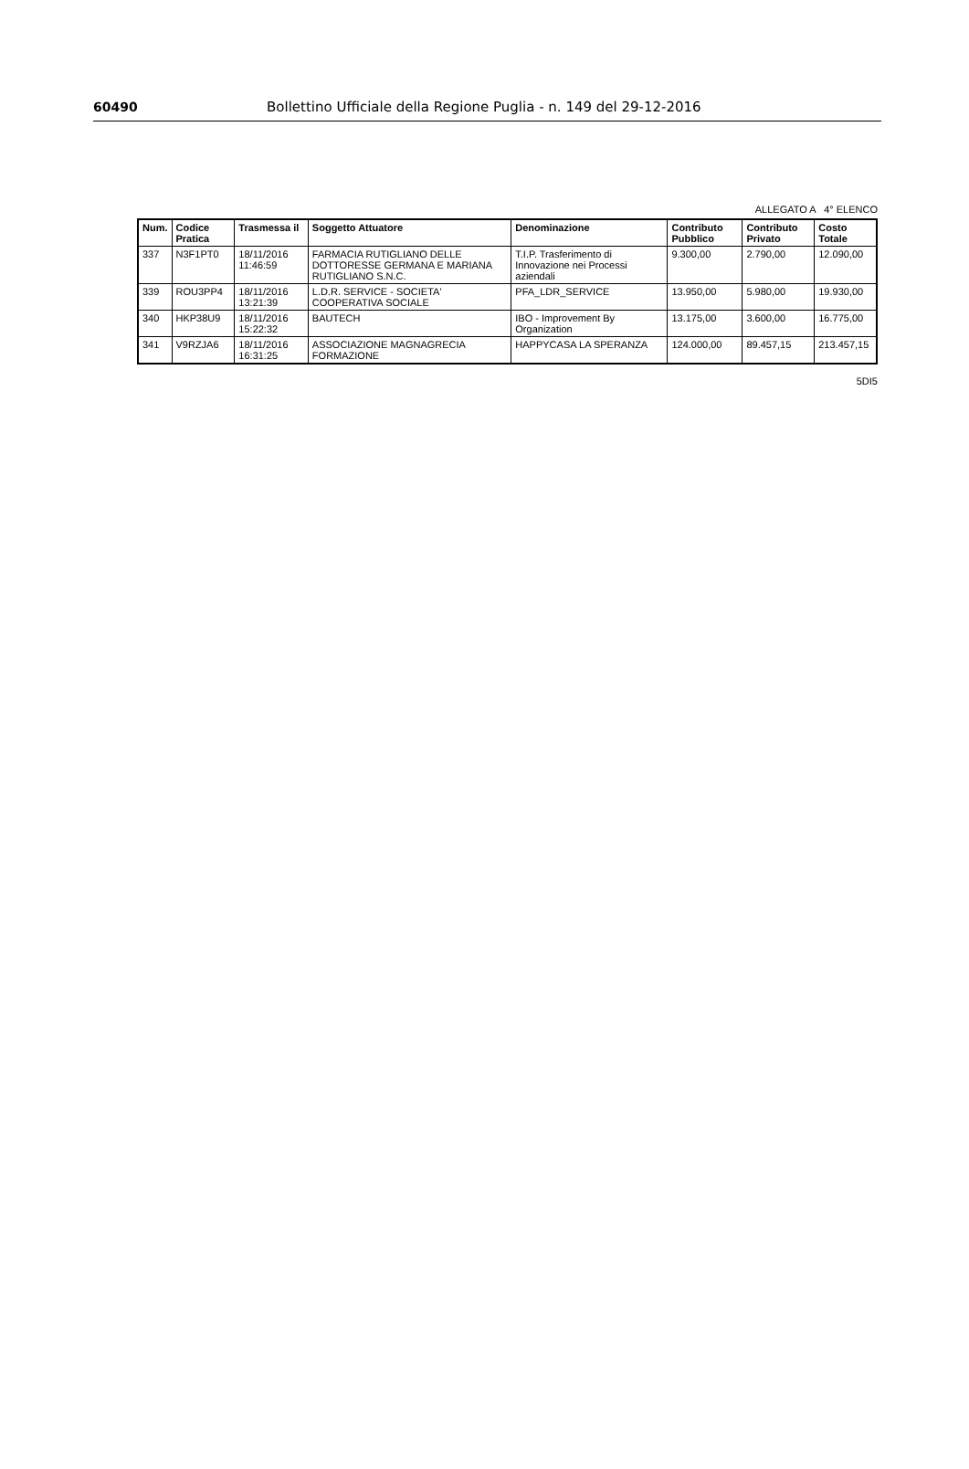60490 Bollettino Ufficiale della Regione Puglia - n. 149 del 29-12-2016
ALLEGATO A 4° ELENCO
| Num. | Codice Pratica | Trasmessa il | Soggetto Attuatore | Denominazione | Contributo Pubblico | Contributo Privato | Costo Totale |
| --- | --- | --- | --- | --- | --- | --- | --- |
| 337 | N3F1PT0 | 18/11/2016 11:46:59 | FARMACIA RUTIGLIANO DELLE DOTTORESSE GERMANA E MARIANA RUTIGLIANO S.N.C. | T.I.P. Trasferimento di Innovazione nei Processi aziendali | 9.300,00 | 2.790,00 | 12.090,00 |
| 339 | ROU3PP4 | 18/11/2016 13:21:39 | L.D.R. SERVICE - SOCIETA' COOPERATIVA SOCIALE | PFA_LDR_SERVICE | 13.950,00 | 5.980,00 | 19.930,00 |
| 340 | HKP38U9 | 18/11/2016 15:22:32 | BAUTECH | IBO - Improvement By Organization | 13.175,00 | 3.600,00 | 16.775,00 |
| 341 | V9RZJA6 | 18/11/2016 16:31:25 | ASSOCIAZIONE MAGNAGRECIA FORMAZIONE | HAPPYCASA LA SPERANZA | 124.000,00 | 89.457,15 | 213.457,15 |
5DI5